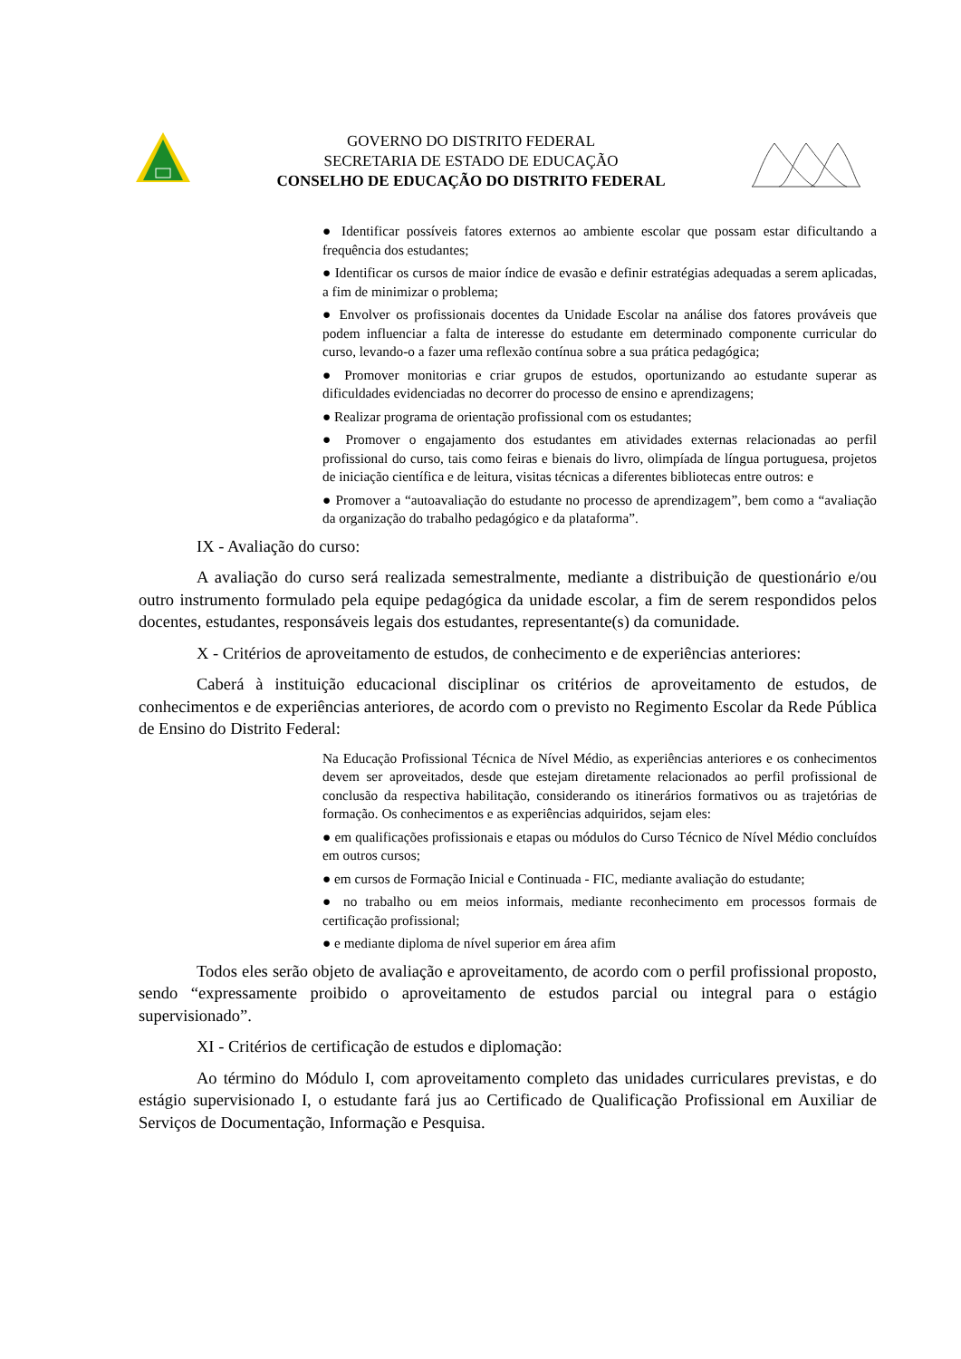GOVERNO DO DISTRITO FEDERAL
SECRETARIA DE ESTADO DE EDUCAÇÃO
CONSELHO DE EDUCAÇÃO DO DISTRITO FEDERAL
● Identificar possíveis fatores externos ao ambiente escolar que possam estar dificultando a frequência dos estudantes;
● Identificar os cursos de maior índice de evasão e definir estratégias adequadas a serem aplicadas, a fim de minimizar o problema;
● Envolver os profissionais docentes da Unidade Escolar na análise dos fatores prováveis que podem influenciar a falta de interesse do estudante em determinado componente curricular do curso, levando-o a fazer uma reflexão contínua sobre a sua prática pedagógica;
● Promover monitorias e criar grupos de estudos, oportunizando ao estudante superar as dificuldades evidenciadas no decorrer do processo de ensino e aprendizagens;
● Realizar programa de orientação profissional com os estudantes;
● Promover o engajamento dos estudantes em atividades externas relacionadas ao perfil profissional do curso, tais como feiras e bienais do livro, olimpíada de língua portuguesa, projetos de iniciação científica e de leitura, visitas técnicas a diferentes bibliotecas entre outros: e
● Promover a “autoavaliação do estudante no processo de aprendizagem”, bem como a “avaliação da organização do trabalho pedagógico e da plataforma”.
IX - Avaliação do curso:
A avaliação do curso será realizada semestralmente, mediante a distribuição de questionário e/ou outro instrumento formulado pela equipe pedagógica da unidade escolar, a fim de serem respondidos pelos docentes, estudantes, responsáveis legais dos estudantes, representante(s) da comunidade.
X - Critérios de aproveitamento de estudos, de conhecimento e de experiências anteriores:
Caberá à instituição educacional disciplinar os critérios de aproveitamento de estudos, de conhecimentos e de experiências anteriores, de acordo com o previsto no Regimento Escolar da Rede Pública de Ensino do Distrito Federal:
Na Educação Profissional Técnica de Nível Médio, as experiências anteriores e os conhecimentos devem ser aproveitados, desde que estejam diretamente relacionados ao perfil profissional de conclusão da respectiva habilitação, considerando os itinerários formativos ou as trajetórias de formação. Os conhecimentos e as experiências adquiridos, sejam eles:
● em qualificações profissionais e etapas ou módulos do Curso Técnico de Nível Médio concluídos em outros cursos;
● em cursos de Formação Inicial e Continuada - FIC, mediante avaliação do estudante;
● no trabalho ou em meios informais, mediante reconhecimento em processos formais de certificação profissional;
● e mediante diploma de nível superior em área afim
Todos eles serão objeto de avaliação e aproveitamento, de acordo com o perfil profissional proposto, sendo “expressamente proibido o aproveitamento de estudos parcial ou integral para o estágio supervisionado”.
XI - Critérios de certificação de estudos e diplomação:
Ao término do Módulo I, com aproveitamento completo das unidades curriculares previstas, e do estágio supervisionado I, o estudante fará jus ao Certificado de Qualificação Profissional em Auxiliar de Serviços de Documentação, Informação e Pesquisa.